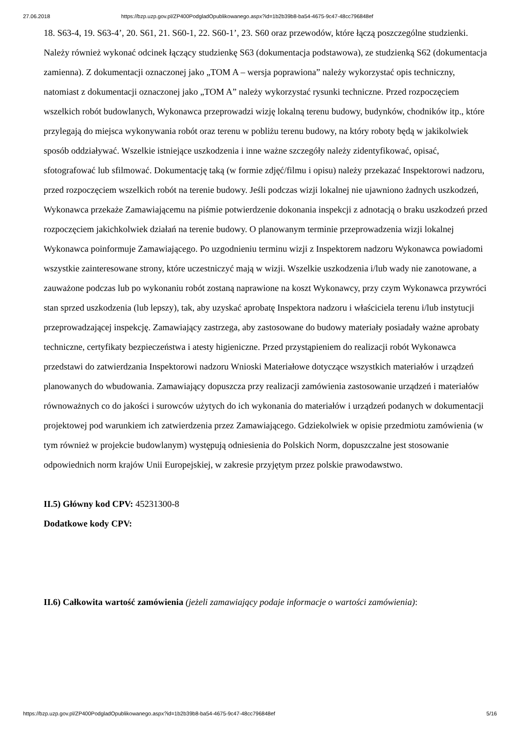27.06.2018 https://bzp.uzp.gov.pl/ZP400PodgladOpublikowanego.aspx?id=1b2b39b8-ba54-4675-9c47-48cc796848ef
18. S63-4, 19. S63-4’, 20. S61, 21. S60-1, 22. S60-1’, 23. S60 oraz przewodów, które łączą poszczególne studzienki. Należy również wykonać odcinek łączący studzienkę S63 (dokumentacja podstawowa), ze studzienką S62 (dokumentacja zamienna). Z dokumentacji oznaczonej jako „TOM A – wersja poprawiona” należy wykorzystać opis techniczny, natomiast z dokumentacji oznaczonej jako „TOM A” należy wykorzystać rysunki techniczne. Przed rozpoczęciem wszelkich robót budowlanych, Wykonawca przeprowadzi wizję lokalną terenu budowy, budynków, chodników itp., które przylegają do miejsca wykonywania robót oraz terenu w pobliżu terenu budowy, na który roboty będą w jakikolwiek sposób oddziaływać. Wszelkie istniejące uszkodzenia i inne ważne szczegóły należy zidentyfikować, opisać, sfotografować lub sfilmować. Dokumentację taką (w formie zdjęć/filmu i opisu) należy przekazać Inspektorowi nadzoru, przed rozpoczęciem wszelkich robót na terenie budowy. Jeśli podczas wizji lokalnej nie ujawniono żadnych uszkodzeń, Wykonawca przekaże Zamawiającemu na piśmie potwierdzenie dokonania inspekcji z adnotacją o braku uszkodzeń przed rozpoczęciem jakichkolwiek działań na terenie budowy. O planowanym terminie przeprowadzenia wizji lokalnej Wykonawca poinformuje Zamawiającego. Po uzgodnieniu terminu wizji z Inspektorem nadzoru Wykonawca powiadomi wszystkie zainteresowane strony, które uczestniczyć mają w wizji. Wszelkie uszkodzenia i/lub wady nie zanotowane, a zauważone podczas lub po wykonaniu robót zostaną naprawione na koszt Wykonawcy, przy czym Wykonawca przywróci stan sprzed uszkodzenia (lub lepszy), tak, aby uzyskać aprobatę Inspektora nadzoru i właściciela terenu i/lub instytucji przeprowadzającej inspekcję. Zamawiający zastrzega, aby zastosowane do budowy materiały posiadały ważne aprobaty techniczne, certyfikaty bezpieczeństwa i atesty higieniczne. Przed przystąpieniem do realizacji robót Wykonawca przedstawi do zatwierdzania Inspektorowi nadzoru Wnioski Materiałowe dotyczące wszystkich materiałów i urządzeń planowanych do wbudowania. Zamawiający dopuszcza przy realizacji zamówienia zastosowanie urządzeń i materiałów równoważnych co do jakości i surowców użytych do ich wykonania do materiałów i urządzeń podanych w dokumentacji projektowej pod warunkiem ich zatwierdzenia przez Zamawiającego. Gdziekolwiek w opisie przedmiotu zamówienia (w tym również w projekcie budowlanym) występują odniesienia do Polskich Norm, dopuszczalne jest stosowanie odpowiednich norm krajów Unii Europejskiej, w zakresie przyjętym przez polskie prawodawstwo.
II.5) Główny kod CPV: 45231300-8
Dodatkowe kody CPV:
II.6) Całkowita wartość zamówienia (jeżeli zamawiający podaje informacje o wartości zamówienia):
https://bzp.uzp.gov.pl/ZP400PodgladOpublikowanego.aspx?id=1b2b39b8-ba54-4675-9c47-48cc796848ef 5/16